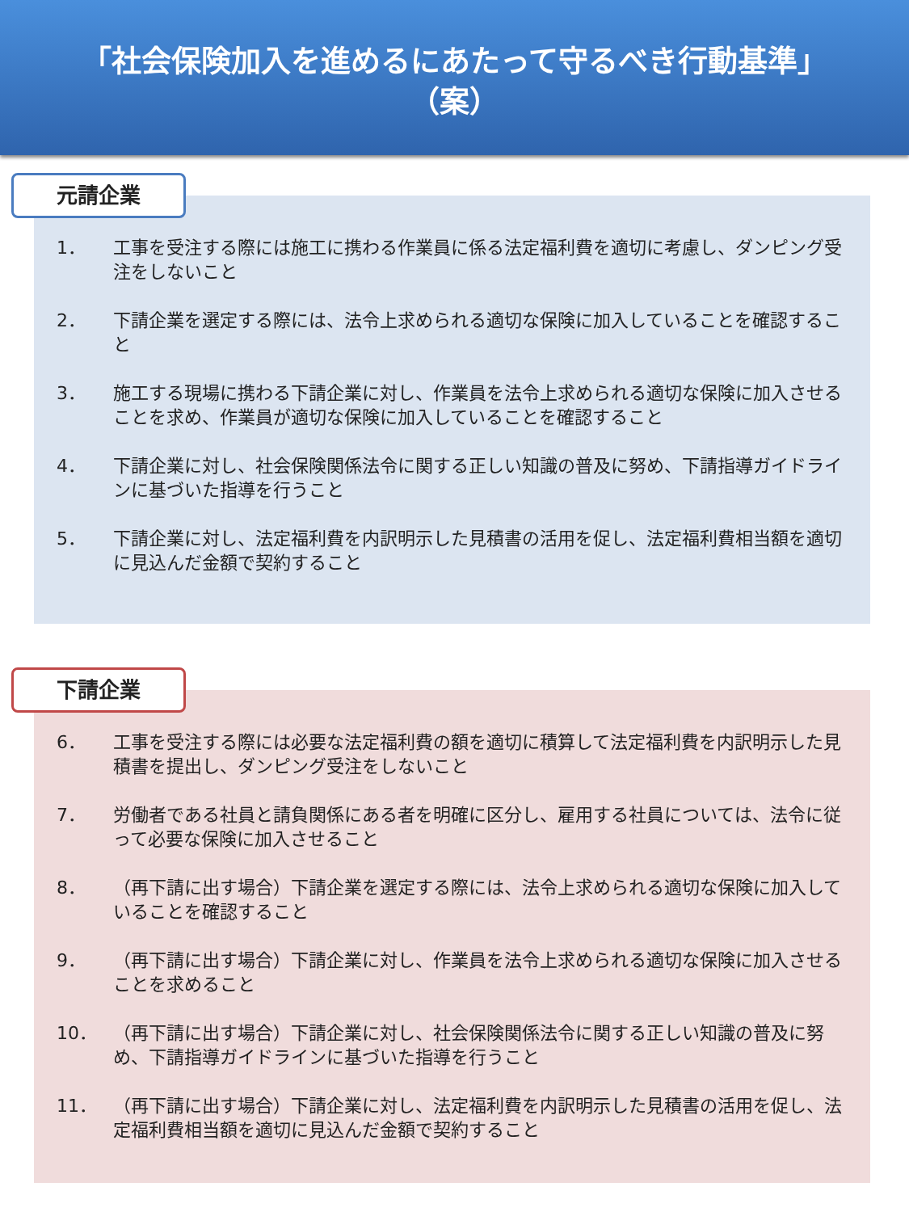「社会保険加入を進めるにあたって守るべき行動基準」
（案）
元請企業
1． 工事を受注する際には施工に携わる作業員に係る法定福利費を適切に考慮し、ダンピング受注をしないこと
2． 下請企業を選定する際には、法令上求められる適切な保険に加入していることを確認すること
3． 施工する現場に携わる下請企業に対し、作業員を法令上求められる適切な保険に加入させることを求め、作業員が適切な保険に加入していることを確認すること
4． 下請企業に対し、社会保険関係法令に関する正しい知識の普及に努め、下請指導ガイドラインに基づいた指導を行うこと
5． 下請企業に対し、法定福利費を内訳明示した見積書の活用を促し、法定福利費相当額を適切に見込んだ金額で契約すること
下請企業
6． 工事を受注する際には必要な法定福利費の額を適切に積算して法定福利費を内訳明示した見積書を提出し、ダンピング受注をしないこと
7． 労働者である社員と請負関係にある者を明確に区分し、雇用する社員については、法令に従って必要な保険に加入させること
8． （再下請に出す場合）下請企業を選定する際には、法令上求められる適切な保険に加入していることを確認すること
9． （再下請に出す場合）下請企業に対し、作業員を法令上求められる適切な保険に加入させることを求めること
10． （再下請に出す場合）下請企業に対し、社会保険関係法令に関する正しい知識の普及に努め、下請指導ガイドラインに基づいた指導を行うこと
11． （再下請に出す場合）下請企業に対し、法定福利費を内訳明示した見積書の活用を促し、法定福利費相当額を適切に見込んだ金額で契約すること